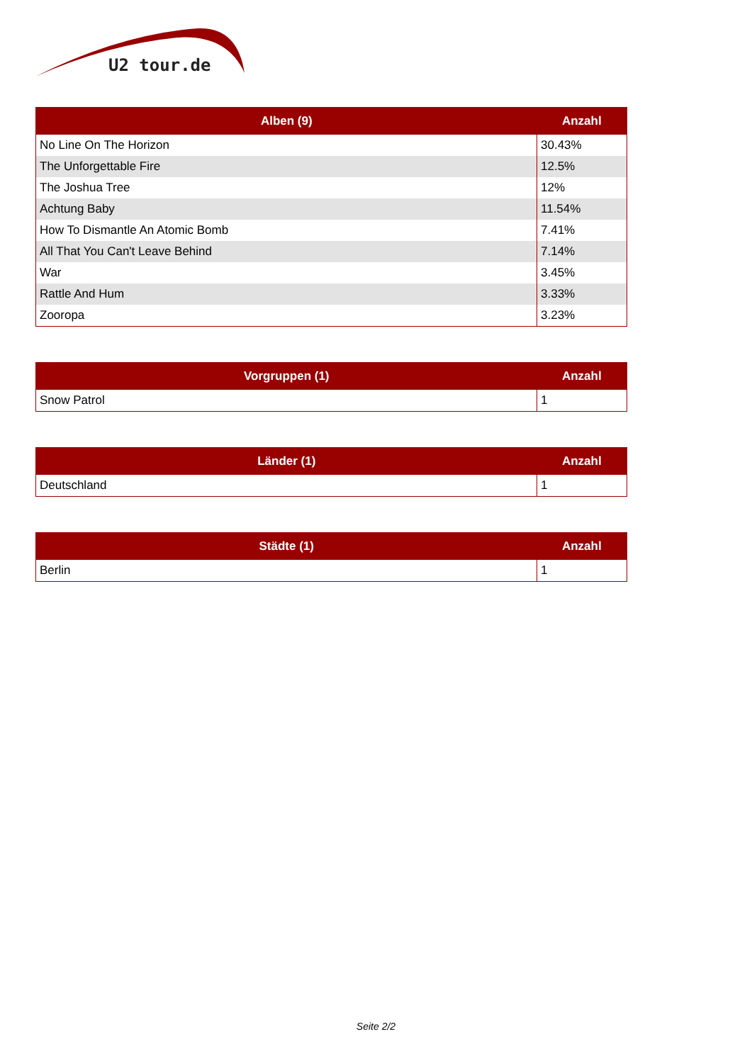U2 tour.de
| Alben (9) | Anzahl |
| --- | --- |
| No Line On The Horizon | 30.43% |
| The Unforgettable Fire | 12.5% |
| The Joshua Tree | 12% |
| Achtung Baby | 11.54% |
| How To Dismantle An Atomic Bomb | 7.41% |
| All That You Can't Leave Behind | 7.14% |
| War | 3.45% |
| Rattle And Hum | 3.33% |
| Zooropa | 3.23% |
| Vorgruppen (1) | Anzahl |
| --- | --- |
| Snow Patrol | 1 |
| Länder (1) | Anzahl |
| --- | --- |
| Deutschland | 1 |
| Städte (1) | Anzahl |
| --- | --- |
| Berlin | 1 |
Seite 2/2